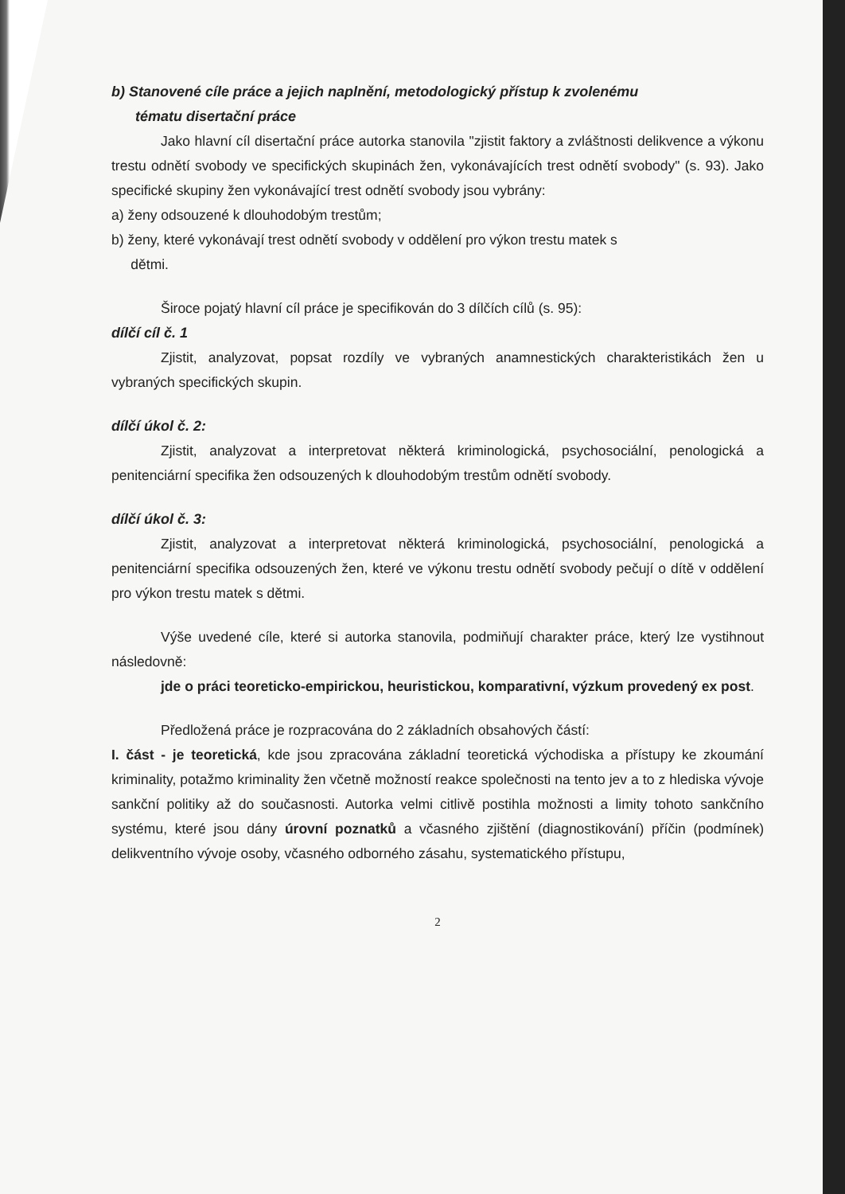b) Stanovené cíle práce a jejich naplnění, metodologický přístup k zvolenému
tématu disertační práce
Jako hlavní cíl disertační práce autorka stanovila "zjistit faktory a zvláštnosti delikvence a výkonu trestu odnětí svobody ve specifických skupinách žen, vykonávajících trest odnětí svobody" (s. 93). Jako specifické skupiny žen vykonávající trest odnětí svobody jsou vybrány:
a) ženy odsouzené k dlouhodobým trestům;
b) ženy, které vykonávají trest odnětí svobody v oddělení pro výkon trestu matek s
dětmi.
Široce pojatý hlavní cíl práce je specifikován do 3 dílčích cílů (s. 95):
dílčí cíl č. 1
Zjistit, analyzovat, popsat rozdíly ve vybraných anamnestických charakteristikách žen u vybraných specifických skupin.
dílčí úkol č. 2:
Zjistit, analyzovat a interpretovat některá kriminologická, psychosociální, penologická a penitenciární specifika žen odsouzených k dlouhodobým trestům odnětí svobody.
dílčí úkol č. 3:
Zjistit, analyzovat a interpretovat některá kriminologická, psychosociální, penologická a penitenciární specifika odsouzených žen, které ve výkonu trestu odnětí svobody pečují o dítě v oddělení pro výkon trestu matek s dětmi.
Výše uvedené cíle, které si autorka stanovila, podmiňují charakter práce, který lze vystihnout následovně:
jde o práci teoreticko-empirickou, heuristickou, komparativní, výzkum provedený ex post.
Předložená práce je rozpracována do 2 základních obsahových částí:
I. část - je teoretická, kde jsou zpracována základní teoretická východiska a přístupy ke zkoumání kriminality, potažmo kriminality žen včetně možností reakce společnosti na tento jev a to z hlediska vývoje sankční politiky až do současnosti. Autorka velmi citlivě postihla možnosti a limity tohoto sankčního systému, které jsou dány úrovní poznatků a včasného zjištění (diagnostikování) příčin (podmínek) delikventního vývoje osoby, včasného odborného zásahu, systematického přístupu,
2